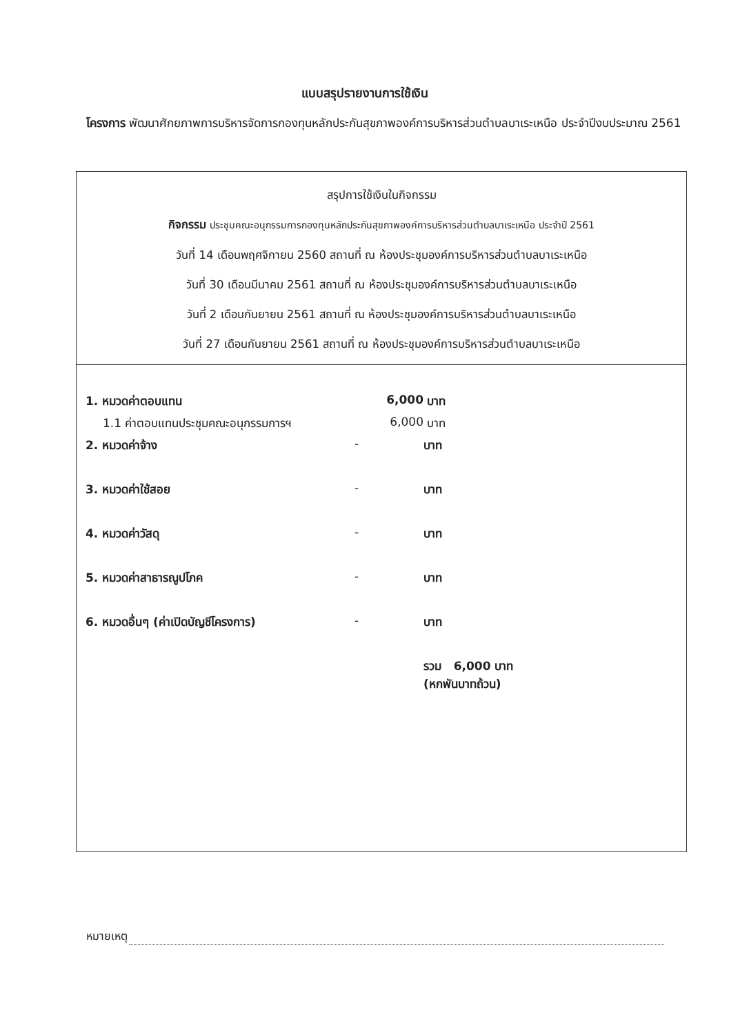แบบสรุปรายงานการใช้เงิน
โครงการ พัฒนาศักยภาพการบริหารจัดการกองทุนหลักประกันสุขภาพองค์การบริหารส่วนตำบลบาเระเหนือ ประจำปีงบประมาณ 2561
สรุปการใช้เงินในกิจกรรม
กิจกรรม ประชุมคณะอนุกรรมการกองทุนหลักประกันสุขภาพองค์การบริหารส่วนตำบลบาเระเหนือ ประจำปี 2561
วันที่ 14 เดือนพฤศจิกายน 2560 สถานที่ ณ ห้องประชุมองค์การบริหารส่วนตำบลบาเระเหนือ
วันที่ 30 เดือนมีนาคม 2561 สถานที่ ณ ห้องประชุมองค์การบริหารส่วนตำบลบาเระเหนือ
วันที่ 2 เดือนกันยายน 2561 สถานที่ ณ ห้องประชุมองค์การบริหารส่วนตำบลบาเระเหนือ
วันที่ 27 เดือนกันยายน 2561 สถานที่ ณ ห้องประชุมองค์การบริหารส่วนตำบลบาเระเหนือ
| 1. หมวดค่าตอบแทน | 6,000 | บาท |
| 1.1 ค่าตอบแทนประชุมคณะอนุกรรมการฯ | 6,000 | บาท |
| 2. หมวดค่าจ้าง | - | บาท |
| 3. หมวดค่าใช้สอย | - | บาท |
| 4. หมวดค่าวัสดุ | - | บาท |
| 5. หมวดค่าสาธารณูปโภค | - | บาท |
| 6. หมวดอื่นๆ (ค่าเปิดบัญชีโครงการ) | - | บาท |
| | | รวม 6,000 บาท (หกพันบาทถ้วน) |
หมายเหตุ